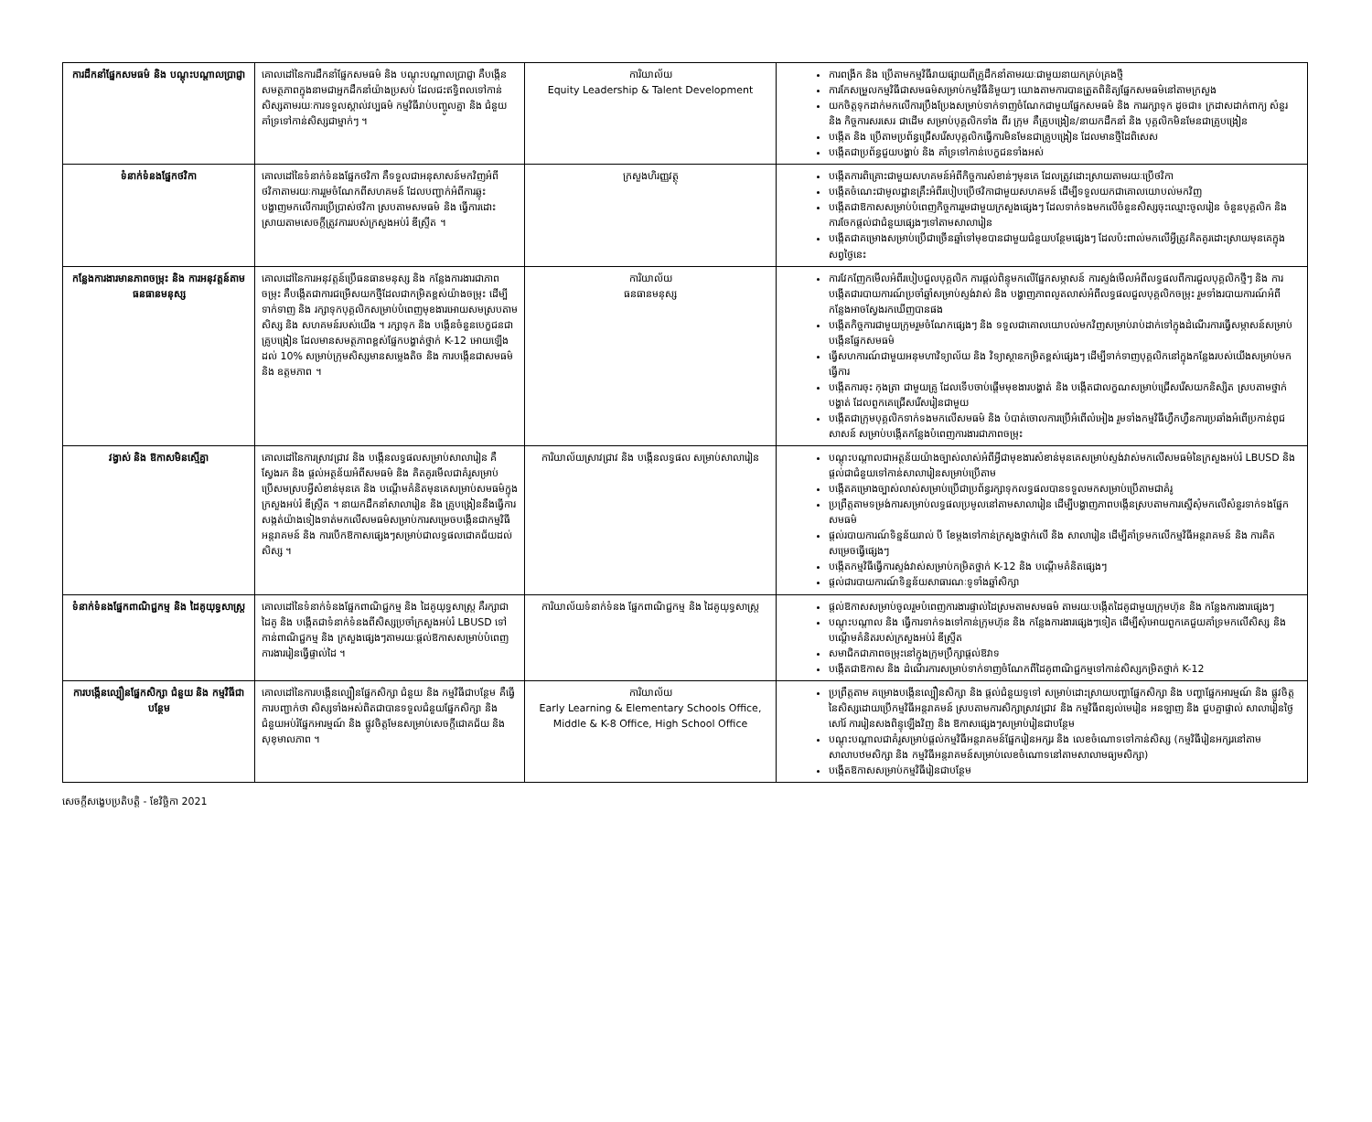| ការដឹកនាំផ្នែកសមធម៌ និង បណ្តុះបណ្តាលប្រាជ្ញា | គោលដៅនៃការដឹកនាំផ្នែកសមធម៌ និង បណ្តុះបណ្តាលប្រាជ្ញា គឺបង្កើនសមត្ថភាពក្នុងនាមជាអ្នកដឹកនាំយ៉ាងប្រសប់ ដែលជះឥទ្ធិពលទៅកាន់សិស្សតាមរយៈការទទួលស្គាល់វប្បធម៌ កម្មវិធីរាប់បញ្ចូលគ្នា និង ជំនួយគាំទ្រទៅកាន់សិស្សជាម្នាក់ៗ ។ | ការិយាល័យ Equity Leadership & Talent Development | ការពង្រីក និង ប្រើតាមកម្មវិធីរាយផ្សាយពីគ្រូដឹកនាំតាមរយៈជាមួយនាយកគ្រប់គ្រងថ្មី ការកែសម្រួលកម្មវិធីជាសមធម៌សម្រាប់កម្មវិធីនិមួយៗ យោងតាមការបានត្រួតពិនិត្យផ្នែកសមធម៌នៅតាមក្រសួង យកចិត្តទុកដាក់មកលើការប្រឹងប្រែងសម្រាប់ទាក់ទាញចំណែកជាមួយផ្នែកសមធម៌ និង ការរក្សាទុក ដូចជា៖ ក្រដាសដាក់ពាក្យ សំនួរ និង កិច្ចការសរសេរ ជាដើម សម្រាប់បុគ្គលិកទាំង ពីរ ក្រុម គឺគ្រូបង្រៀន/នាយកដឹកនាំ និង បុគ្គលិកមិនមែនជាគ្រូបង្រៀន បង្កើត និង ប្រើតាមប្រព័ន្ធជ្រើសរើសបុគ្គលិកធ្វើការមិនមែនជាគ្រូបង្រៀន ដែលមានថ្មីដៃពិសេស បង្កើតជាប្រព័ន្ធជួយបង្ហាប់ និង គាំទ្រទៅកាន់បេក្ខជនទាំងអស់ |
| ទំនាក់ទំនងផ្នែកថវិកា | គោលដៅនៃទំនាក់ទំនងផ្នែកថវិកា គឺទទួលជាអនុសាសន៍មកវិញអំពីថវិកាតាមរយៈការរួមចំណែកពីសហគមន៍ ដែលបញ្ជាក់អំពីការឆ្លុះបង្ហាញមកលើការប្រើប្រាស់ថវិកា ស្របតាមសមធម៌ និង ធ្វើការដោះស្រាយតាមសេចក្តីត្រូវការរបស់ក្រសួងអប់រំ ឌីស្ទ្រីត ។ | ក្រសួងហិរញ្ញវត្ថុ | បង្កើតការពិគ្រោះជាមួយសហគមន៍អំពីកិច្ចការសំខាន់ៗមុនគេ ដែលត្រូវដោះស្រាយតាមរយៈប្រើថវិកា បង្កើតចំណេះជាមូលដ្ឋានគ្រឹះអំពីរបៀបប្រើថវិកាជាមួយសហគមន៍ ដើម្បីទទួលយកជាគោលយោបល់មកវិញ បង្កើតជាឱកាសសម្រាប់បំពេញកិច្ចការរួមជាមួយក្រសួងផ្សេងៗ ដែលទាក់ទងមកលើចំនួនសិស្សចុះឈ្មោះចូលរៀន ចំនួនបុគ្គលិក និង ការចែកផ្តល់ជាជំនួយផ្សេងៗទៅតាមសាលារៀន បង្កើតជាគម្រោងសម្រាប់ប្រើជាច្រើនឆ្នាំទៅមុខបានជាមួយជំនួយបន្ថែមផ្សេងៗ ដែលប៉ះពាល់មកលើអ្វីត្រូវគិតគូរដោះស្រាយមុនគេក្នុងសព្វថ្ងៃនេះ |
| កន្លែងការងារមានភាពចម្រុះ និង ការអនុវត្តន៍តាមធនធានមនុស្ស | គោលដៅនៃការអនុវត្តន៍ប្រើធនធានមនុស្ស និង កន្លែងការងារជាភាពចម្រុះ គឺបង្កើតជាការជម្រើសយកថ្មីដែលជាកម្រិតខ្ពស់យ៉ាងចម្រុះ ដើម្បីទាក់ទាញ និង រក្សាទុកបុគ្គលិកសម្រាប់បំពេញមុខងារអោយសមស្របតាមសិស្ស និង សហគមន៍របស់យើង ។ រក្សាទុក និង បង្កើនចំនួនបេក្ខជនជាគ្រូបង្រៀន ដែលមានសមត្ថភាពខ្ពស់ផ្នែកបង្ហាត់ថ្នាក់ K-12 អោយឡើងដល់ 10% សម្រាប់ក្រុមសិស្សមានសម្លេងតិច និង ការបង្កើនជាសមធម៌ និង ឧត្តមភាព ។ | ការិយាល័យ ធនធានមនុស្ស | ការវែកញែកមើលអំពីរបៀបជួលបុគ្គលិក ការផ្តល់ពិន្ទុមកលើផ្នែកសម្ភាសន៍ ការស្ទង់មើលអំពីលទ្ធផលពីការជួលបុគ្គលិកថ្មីៗ និង ការបង្កើតជារបាយការណ៍ប្រចាំឆ្នាំសម្រាប់ស្ទង់វាស់ និង បង្ហាញភាពលូតលាស់អំពីលទ្ធផលជួលបុគ្គលិកចម្រុះ រួមទាំងរបាយការណ៍អំពីកន្លែងអាចស្វែងរកឃើញបានផង បង្កើតកិច្ចការជាមួយក្រុមរួមចំណែកផ្សេងៗ និង ទទួលជាគោលយោបល់មកវិញសម្រាប់រាប់ដាក់ទៅក្នុងដំណើរការធ្វើសម្ភាសន៍សម្រាប់បង្កើនផ្នែកសមធម៌ ធ្វើសហការណ៍ជាមួយអនុមហាវិទ្យាល័យ និង វិទ្យាស្ថានកម្រិតខ្ពស់ផ្សេងៗ ដើម្បីទាក់ទាញបុគ្គលិកនៅក្នុងកន្លែងរបស់យើងសម្រាប់មកធ្វើការ បង្កើតការចុះ កុងត្រា ជាមួយគ្រូ ដែលទើបចាប់ផ្តើមមុខងារបង្ហាត់ និង បង្កើតជាលក្ខណសម្រាប់ជ្រើសរើសយកនិស្សិត ស្របតាមថ្នាក់បង្ហាត់ ដែលពួកគេជ្រើសរើសរៀនជាមួយ បង្កើតជាក្រុមបុគ្គលិកទាក់ទងមកលើសមធម៌ និង បំបាត់ចោលការប្រើអំពើលំអៀង រួមទាំងកម្មវិធីហ្វឹកហ្វឺនការប្រឆាំងអំពើប្រកាន់ពូជសាសន៍ សម្រាប់បង្កើតកន្លែងបំពេញការងារជាភាពចម្រុះ |
| វង្វាស់ និង ឱកាសមិនស្មើគ្នា | គោលដៅនៃការស្រាវជ្រាវ និង បង្កើនលទ្ធផលសម្រាប់សាលារៀន គឺស្វែងរក និង ផ្តល់អត្ថន័យអំពីសមធម៌ និង គិតគូរមើលជាគំរូសម្រាប់ប្រើសមស្របអ្វីសំខាន់មុនគេ និង បណ្តើមគំនិតមុនគេសម្រាប់សមធម៌ក្នុងក្រសួងអប់រំ ឌីស្ទ្រីត ។ នាយកដឹកនាំសាលារៀន និង គ្រូបង្រៀននឹងធ្វើការសង្កត់យ៉ាងទៀងទាត់មកលើសមធម៌សម្រាប់ការសម្រេចបង្កើនជាកម្មវិធីអន្តរាគមន៍ និង ការបើកឱកាសផ្សេងៗសម្រាប់ជាលទ្ធផលជោគជ័យដល់សិស្ស ។ | ការិយាល័យស្រាវជ្រាវ និង បង្កើនលទ្ធផល សម្រាប់សាលារៀន | បណ្តុះបណ្តាលជាអត្ថន័យយ៉ាងច្បាស់លាស់អំពីអ្វីជាមុខងារសំខាន់មុនគេសម្រាប់ស្ទង់វាស់មកលើសមធម៌នៃក្រសួងអប់រំ LBUSD និង ផ្តល់ជាជំនួយទៅកាន់សាលារៀនសម្រាប់ប្រើតាម បង្កើតគម្រោងច្បាស់លាស់សម្រាប់ប្រើជាប្រព័ន្ធរក្សាទុកលទ្ធផលបានទទួលមកសម្រាប់ប្រើតាមជាគំរូ ប្រព្រឹត្តតាមទម្រង់ការសម្រាប់លទ្ធផលប្រមូលនៅតាមសាលារៀន ដើម្បីបង្ហាញភាពបង្កើនស្របតាមការស្នើសុំមកលើសំនួរទាក់ទងផ្នែកសមធម៌ ផ្តល់របាយការណ៍ទិន្នន័យរាល់ បី ខែម្តងទៅកាន់ក្រសួងថ្នាក់លើ និង សាលារៀន ដើម្បីគាំទ្រមកលើកម្មវិធីអន្តរាគមន៍ និង ការគិតសម្រេចធ្វើផ្សេងៗ បង្កើតកម្មវិធីធ្វើការស្ទង់វាស់សម្រាប់កម្រិតថ្នាក់ K-12 និង បណ្តើមគំនិតផ្សេងៗ ផ្តល់ជារបាយការណ៍ទិន្នន័យសាធារណៈទូទាំងឆ្នាំសិក្សា |
| ទំនាក់ទំនងផ្នែកពាណិជ្ជកម្ម និង ដៃគូយុទ្ធសាស្ត្រ | គោលដៅនៃទំនាក់ទំនងផ្នែកពាណិជ្ជកម្ម និង ដៃគូយុទ្ធសាស្ត្រ គឺរក្សាជាដៃគូ និង បង្កើតជាទំនាក់ទំនងពីសិស្សប្រចាំក្រសួងអប់រំ LBUSD ទៅកាន់ពាណិជ្ជកម្ម និង ក្រសួងផ្សេងៗតាមរយៈផ្តល់ឱកាសសម្រាប់បំពេញការងាររៀនធ្វើផ្ទាល់ដៃ ។ | ការិយាល័យទំនាក់ទំនង ផ្នែកពាណិជ្ជកម្ម និង ដៃគូយុទ្ធសាស្ត្រ | ផ្តល់ឱកាសសម្រាប់ចូលរួមបំពេញការងារផ្ទាល់ដៃស្រមតាមសមធម៌ តាមរយៈបង្កើតដៃគូជាមួយក្រុមហ៊ុន និង កន្លែងការងារផ្សេងៗ បណ្តុះបណ្តាល និង ធ្វើការទាក់ទងទៅកាន់ក្រុមហ៊ុន និង កន្លែងការងារផ្សេងៗទៀត ដើម្បីសុំអោយពួកគេជួយគាំទ្រមកលើសិស្ស និង បណ្តើមគំនិតរបស់ក្រសួងអប់រំ ឌីស្ទ្រីត សមាជិកជាភាពចម្រុះនៅក្នុងក្រុមប្រឹក្សាផ្តល់ឱវាទ បង្កើតជាឱកាស និង ដំណើរការសម្រាប់ទាក់ទាញចំណែកពីដៃគូពាណិជ្ជកម្មទៅកាន់សិស្សកម្រិតថ្នាក់ K-12 |
| ការបង្កើនល្បឿនផ្នែកសិក្សា ជំនួយ និង កម្មវិធីជាបន្ថែម | គោលដៅនៃការបង្កើនល្បឿនផ្នែកសិក្សា ជំនួយ និង កម្មវិធីជាបន្ថែម គឺធ្វើការបញ្ជាក់ថា សិស្សទាំងអស់ពិតជាបានទទួលជំនួយផ្នែកសិក្សា និង ជំនួយអប់រំផ្នែកអារម្មណ៍ និង ផ្លូវចិត្តមែនសម្រាប់សេចក្តីជោគជ័យ និង សុខុមាលភាព ។ | ការិយាល័យ Early Learning & Elementary Schools Office, Middle & K-8 Office, High School Office | ប្រព្រឹត្តតាម គម្រោងបង្កើនល្បឿនសិក្សា និង ផ្តល់ជំនួយទូទៅ សម្រាប់ដោះស្រាយបញ្ហាផ្នែកសិក្សា និង បញ្ហាផ្នែកអារម្មណ៍ និង ផ្លូវចិត្តនៃសិស្សដោយប្រើកម្មវិធីអន្តរាគមន៍ ស្របតាមការសិក្សាស្រាវជ្រាវ និង កម្មវិធីពន្យល់មេរៀន អនឡាញ និង ជួបគ្នាផ្ទាល់ សាលារៀនថ្ងៃសៅរ៍ ការរៀនសងពិន្ទុឡើងវិញ និង ឱកាសផ្សេងៗសម្រាប់រៀនជាបន្ថែម បណ្តុះបណ្តាលជាគំរូសម្រាប់ផ្តល់កម្មវិធីអន្តរាគមន៍ផ្នែករៀនអក្សរ និង លេខចំណោទទៅកាន់សិស្ស (កម្មវិធីរៀនអក្សរនៅតាមសាលាបឋមសិក្សា និង កម្មវិធីអន្តរាគមន៍សម្រាប់លេខចំណោទនៅតាមសាលាមធ្យមសិក្សា) បង្កើតឱកាសសម្រាប់កម្មវិធីរៀនជាបន្ថែម |
សេចក្តីសង្ខេបប្រតិបត្តិ - ខែវិច្ឆិកា 2021